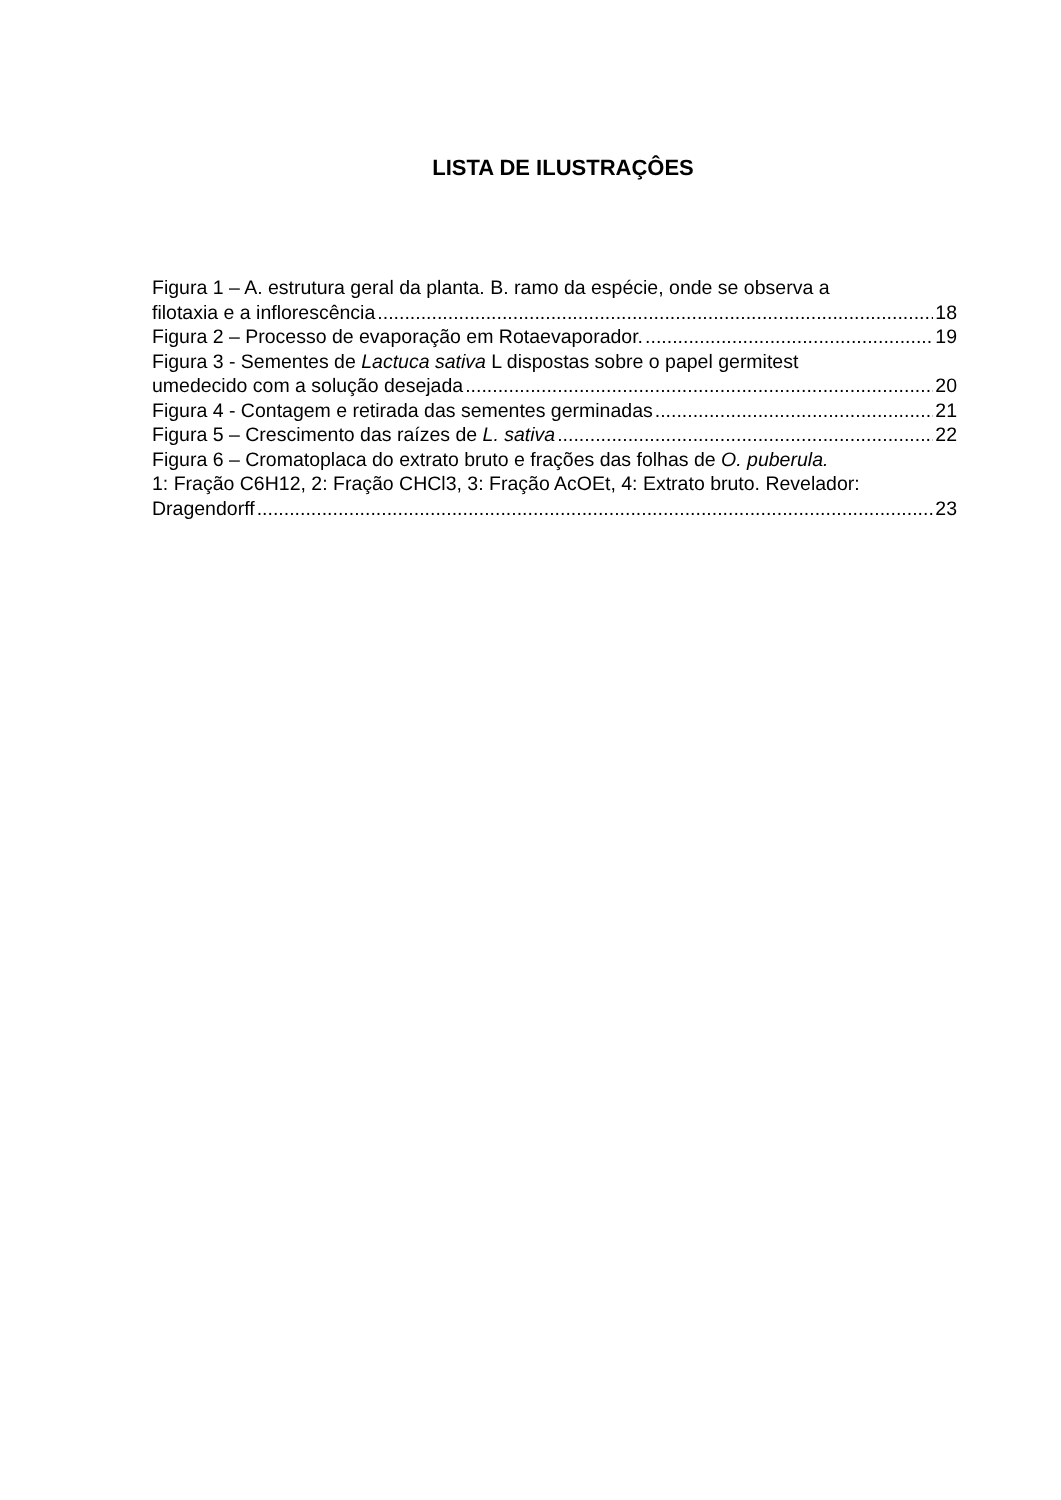LISTA DE ILUSTRAÇÔES
Figura 1 – A. estrutura geral da planta. B. ramo da espécie, onde se observa a
filotaxia e a inflorescência 18
Figura 2 – Processo de evaporação em Rotaevaporador. 19
Figura 3 - Sementes de Lactuca sativa L dispostas sobre o papel germitest
umedecido com a solução desejada 20
Figura 4 - Contagem e retirada das sementes germinadas 21
Figura 5 – Crescimento das raízes de L. sativa 22
Figura 6 – Cromatoplaca do extrato bruto e frações das folhas de O. puberula.
1: Fração C6H12, 2: Fração CHCl3, 3: Fração AcOEt, 4: Extrato bruto. Revelador:
Dragendorff 23